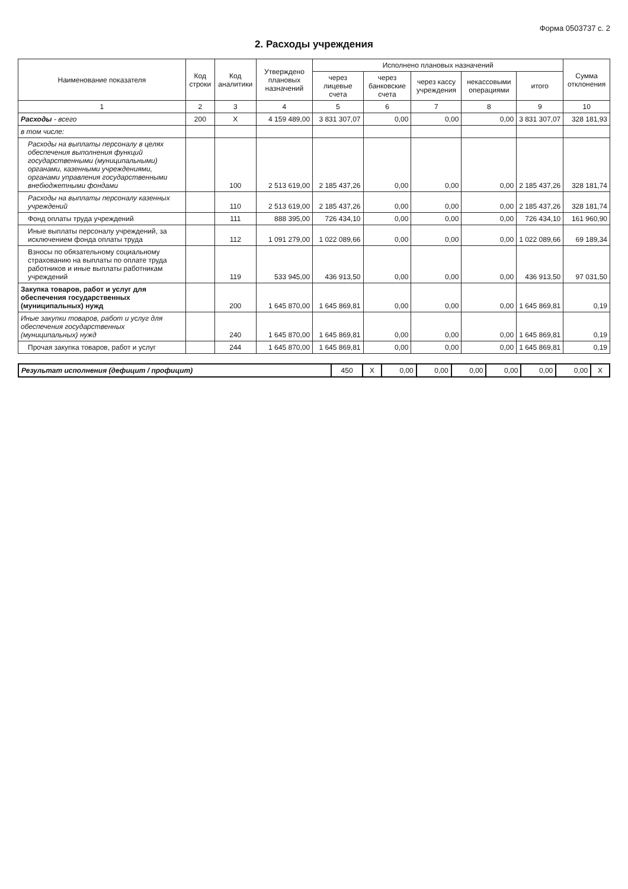Форма 0503737 с. 2
2. Расходы учреждения
| Наименование показателя | Код строки | Код аналитики | Утверждено плановых назначений | Исполнено плановых назначений | | | | | Сумма отклонения |
| --- | --- | --- | --- | --- | --- | --- | --- | --- | --- |
| | | | | через лицевые счета | через банковские счета | через кассу учреждения | некассовыми операциями | итого | |
| 1 | 2 | 3 | 4 | 5 | 6 | 7 | 8 | 9 | 10 |
| Расходы - всего | 200 | X | 4 159 489,00 | 3 831 307,07 | 0,00 | 0,00 | 0,00 | 3 831 307,07 | 328 181,93 |
| в том числе: | | | | | | | | | |
| Расходы на выплаты персоналу в целях обеспечения выполнения функций государственными (муниципальными) органами, казенными учреждениями, органами управления государственными внебюджетными фондами | | 100 | 2 513 619,00 | 2 185 437,26 | 0,00 | 0,00 | 0,00 | 2 185 437,26 | 328 181,74 |
| Расходы на выплаты персоналу казенных учреждений | | 110 | 2 513 619,00 | 2 185 437,26 | 0,00 | 0,00 | 0,00 | 2 185 437,26 | 328 181,74 |
| Фонд оплаты труда учреждений | | 111 | 888 395,00 | 726 434,10 | 0,00 | 0,00 | 0,00 | 726 434,10 | 161 960,90 |
| Иные выплаты персоналу учреждений, за исключением фонда оплаты труда | | 112 | 1 091 279,00 | 1 022 089,66 | 0,00 | 0,00 | 0,00 | 1 022 089,66 | 69 189,34 |
| Взносы по обязательному социальному страхованию на выплаты по оплате труда работников и иные выплаты работникам учреждений | | 119 | 533 945,00 | 436 913,50 | 0,00 | 0,00 | 0,00 | 436 913,50 | 97 031,50 |
| Закупка товаров, работ и услуг для обеспечения государственных (муниципальных) нужд | | 200 | 1 645 870,00 | 1 645 869,81 | 0,00 | 0,00 | 0,00 | 1 645 869,81 | 0,19 |
| Иные закупки товаров, работ и услуг для обеспечения государственных (муниципальных) нужд | | 240 | 1 645 870,00 | 1 645 869,81 | 0,00 | 0,00 | 0,00 | 1 645 869,81 | 0,19 |
| Прочая закупка товаров, работ и услуг | | 244 | 1 645 870,00 | 1 645 869,81 | 0,00 | 0,00 | 0,00 | 1 645 869,81 | 0,19 |
| Результат исполнения (дефицит / профицит) | 450 | X | 0,00 | 0,00 | 0,00 | 0,00 | 0,00 | 0,00 | X |